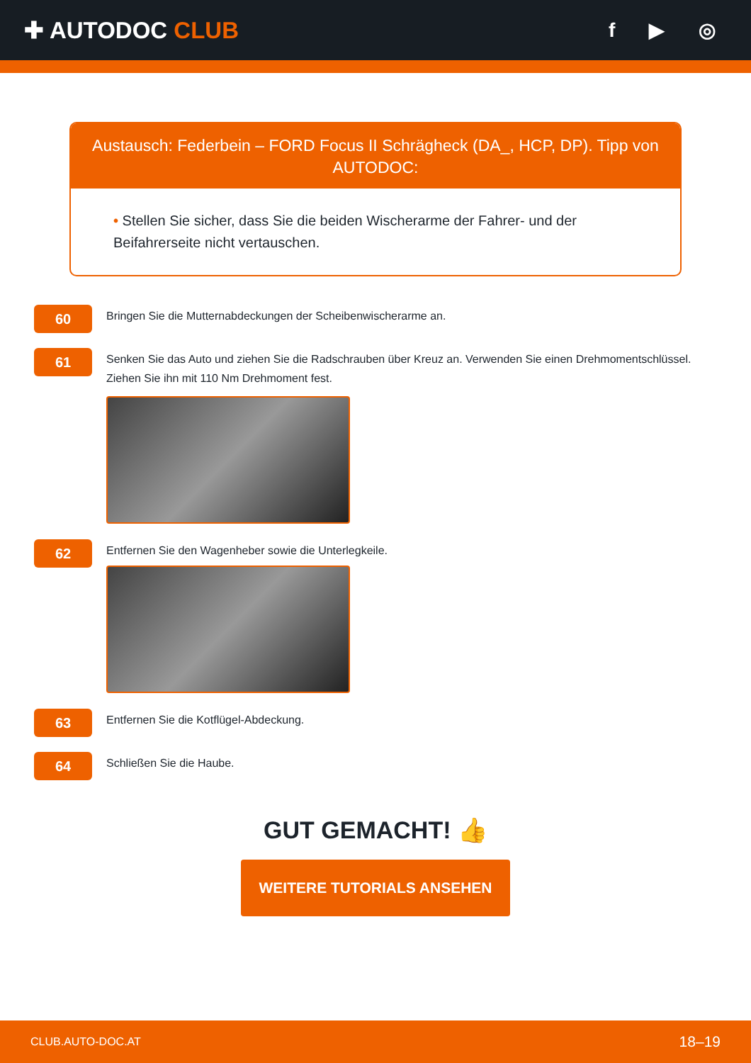✚ AUTODOC CLUB
f ▶ ◎
Austausch: Federbein – FORD Focus II Schrägheck (DA_, HCP, DP). Tipp von AUTODOC:
• Stellen Sie sicher, dass Sie die beiden Wischerarme der Fahrer- und der Beifahrerseite nicht vertauschen.
60
Bringen Sie die Mutternabdeckungen der Scheibenwischerarme an.
61
Senken Sie das Auto und ziehen Sie die Radschrauben über Kreuz an. Verwenden Sie einen Drehmomentschlüssel. Ziehen Sie ihn mit 110 Nm Drehmoment fest.
62
Entfernen Sie den Wagenheber sowie die Unterlegkeile.
63
Entfernen Sie die Kotflügel-Abdeckung.
64
Schließen Sie die Haube.
GUT GEMACHT! 👍
WEITERE TUTORIALS ANSEHEN
CLUB.AUTO-DOC.AT 18–19